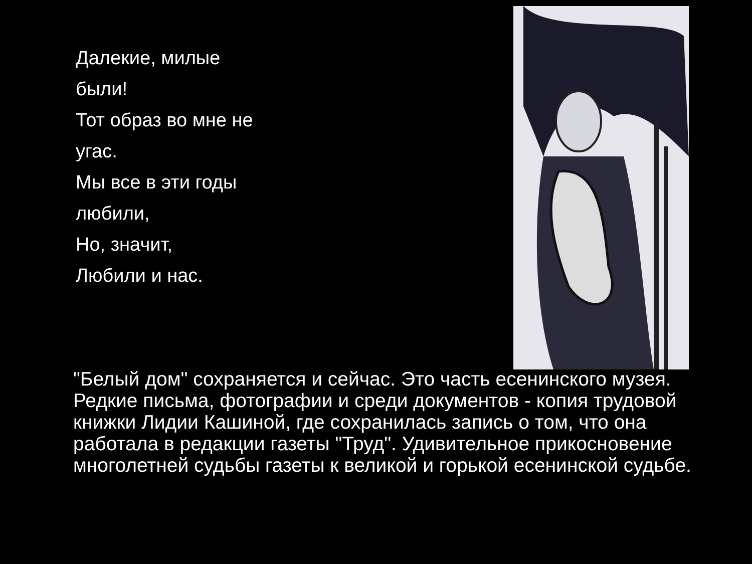Далекие, милые
были!
Тот образ во мне не
угас.
Мы все в эти годы
любили,
Но, значит,
Любили и нас.
"Белый дом" сохраняется и сейчас. Это часть есенинского музея. Редкие письма, фотографии и среди документов - копия трудовой книжки Лидии Кашиной, где сохранилась запись о том, что она работала в редакции газеты "Труд". Удивительное прикосновение многолетней судьбы газеты к великой и горькой есенинской судьбе.